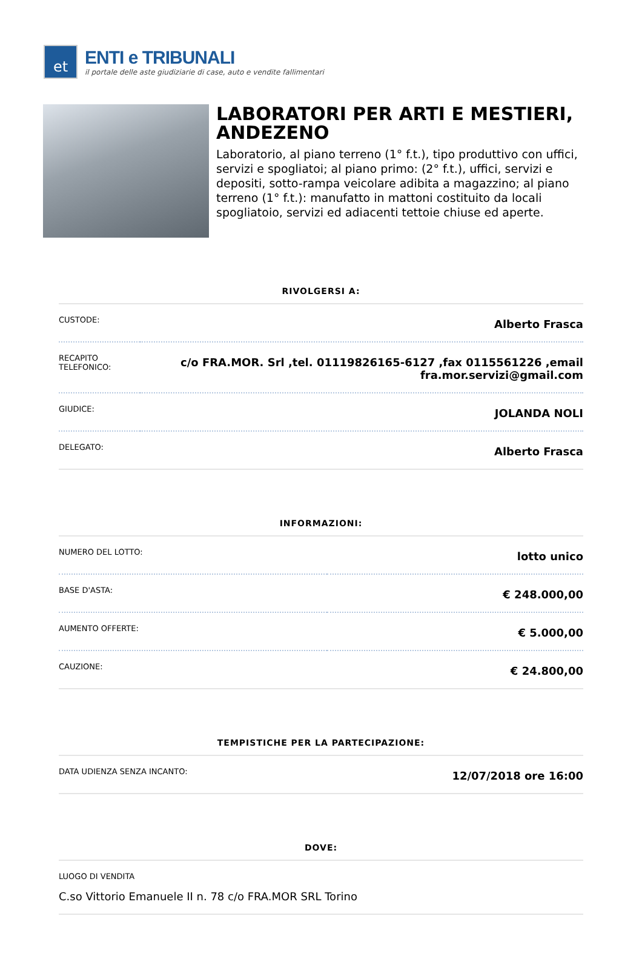et
ENTI e TRIBUNALI
il portale delle aste giudiziarie di case, auto e vendite fallimentari
LABORATORI PER ARTI E MESTIERI, ANDEZENO
Laboratorio, al piano terreno (1° f.t.), tipo produttivo con uffici, servizi e spogliatoi; al piano primo: (2° f.t.), uffici, servizi e depositi, sotto-rampa veicolare adibita a magazzino; al piano terreno (1° f.t.): manufatto in mattoni costituito da locali spogliatoio, servizi ed adiacenti tettoie chiuse ed aperte.
RIVOLGERSI A:
| CUSTODE: | Alberto Frasca |
| RECAPITO TELEFONICO: | c/o FRA.MOR. Srl ,tel. 01119826165-6127 ,fax 0115561226 ,email fra.mor.servizi@gmail.com |
| GIUDICE: | JOLANDA NOLI |
| DELEGATO: | Alberto Frasca |
INFORMAZIONI:
| NUMERO DEL LOTTO: | lotto unico |
| BASE D'ASTA: | € 248.000,00 |
| AUMENTO OFFERTE: | € 5.000,00 |
| CAUZIONE: | € 24.800,00 |
TEMPISTICHE PER LA PARTECIPAZIONE:
| DATA UDIENZA SENZA INCANTO: | 12/07/2018 ore 16:00 |
DOVE:
| LUOGO DI VENDITA C.so Vittorio Emanuele II n. 78 c/o FRA.MOR SRL Torino |